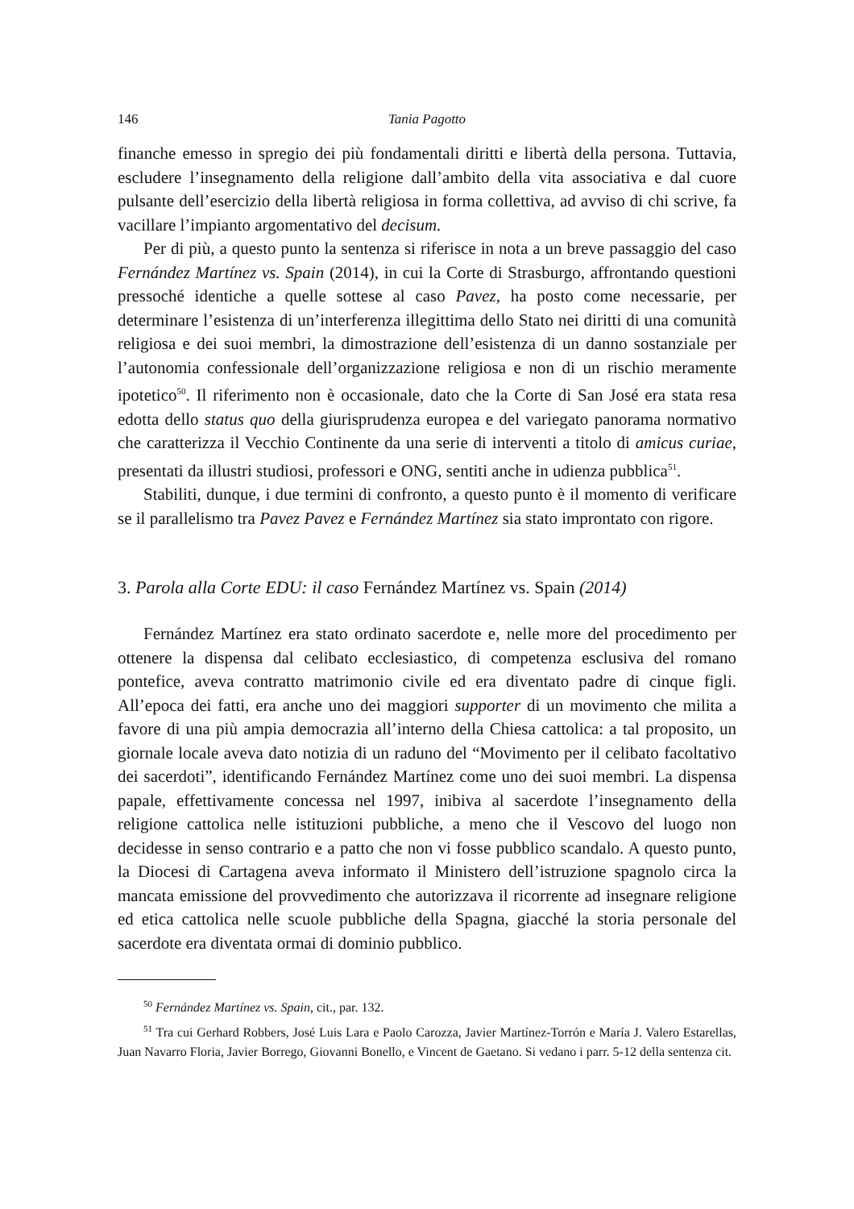146 Tania Pagotto
finanche emesso in spregio dei più fondamentali diritti e libertà della persona. Tuttavia, escludere l’insegnamento della religione dall’ambito della vita associativa e dal cuore pulsante dell’esercizio della libertà religiosa in forma collettiva, ad avviso di chi scrive, fa vacillare l’impianto argomentativo del decisum.
Per di più, a questo punto la sentenza si riferisce in nota a un breve passaggio del caso Fernández Martínez vs. Spain (2014), in cui la Corte di Strasburgo, affrontando questioni pressoché identiche a quelle sottese al caso Pavez, ha posto come necessarie, per determinare l’esistenza di un’interferenza illegittima dello Stato nei diritti di una comunità religiosa e dei suoi membri, la dimostrazione dell’esistenza di un danno sostanziale per l’autonomia confessionale dell’organizzazione religiosa e non di un rischio meramente ipotetico<sup>50</sup>. Il riferimento non è occasionale, dato che la Corte di San José era stata resa edotta dello status quo della giurisprudenza europea e del variegato panorama normativo che caratterizza il Vecchio Continente da una serie di interventi a titolo di amicus curiae, presentati da illustri studiosi, professori e ONG, sentiti anche in udienza pubblica<sup>51</sup>.
Stabiliti, dunque, i due termini di confronto, a questo punto è il momento di verificare se il parallelismo tra Pavez Pavez e Fernández Martínez sia stato improntato con rigore.
3. Parola alla Corte EDU: il caso Fernández Martínez vs. Spain (2014)
Fernández Martínez era stato ordinato sacerdote e, nelle more del procedimento per ottenere la dispensa dal celibato ecclesiastico, di competenza esclusiva del romano pontefice, aveva contratto matrimonio civile ed era diventato padre di cinque figli. All’epoca dei fatti, era anche uno dei maggiori supporter di un movimento che milita a favore di una più ampia democrazia all’interno della Chiesa cattolica: a tal proposito, un giornale locale aveva dato notizia di un raduno del “Movimento per il celibato facoltativo dei sacerdoti”, identificando Fernández Martínez come uno dei suoi membri. La dispensa papale, effettivamente concessa nel 1997, inibiva al sacerdote l’insegnamento della religione cattolica nelle istituzioni pubbliche, a meno che il Vescovo del luogo non decidesse in senso contrario e a patto che non vi fosse pubblico scandalo. A questo punto, la Diocesi di Cartagena aveva informato il Ministero dell’istruzione spagnolo circa la mancata emissione del provvedimento che autorizzava il ricorrente ad insegnare religione ed etica cattolica nelle scuole pubbliche della Spagna, giacché la storia personale del sacerdote era diventata ormai di dominio pubblico.
<sup>50</sup> Fernández Martínez vs. Spain, cit., par. 132.
<sup>51</sup> Tra cui Gerhard Robbers, José Luis Lara e Paolo Carozza, Javier Martínez-Torrón e María J. Valero Estarellas, Juan Navarro Floria, Javier Borrego, Giovanni Bonello, e Vincent de Gaetano. Si vedano i parr. 5-12 della sentenza cit.